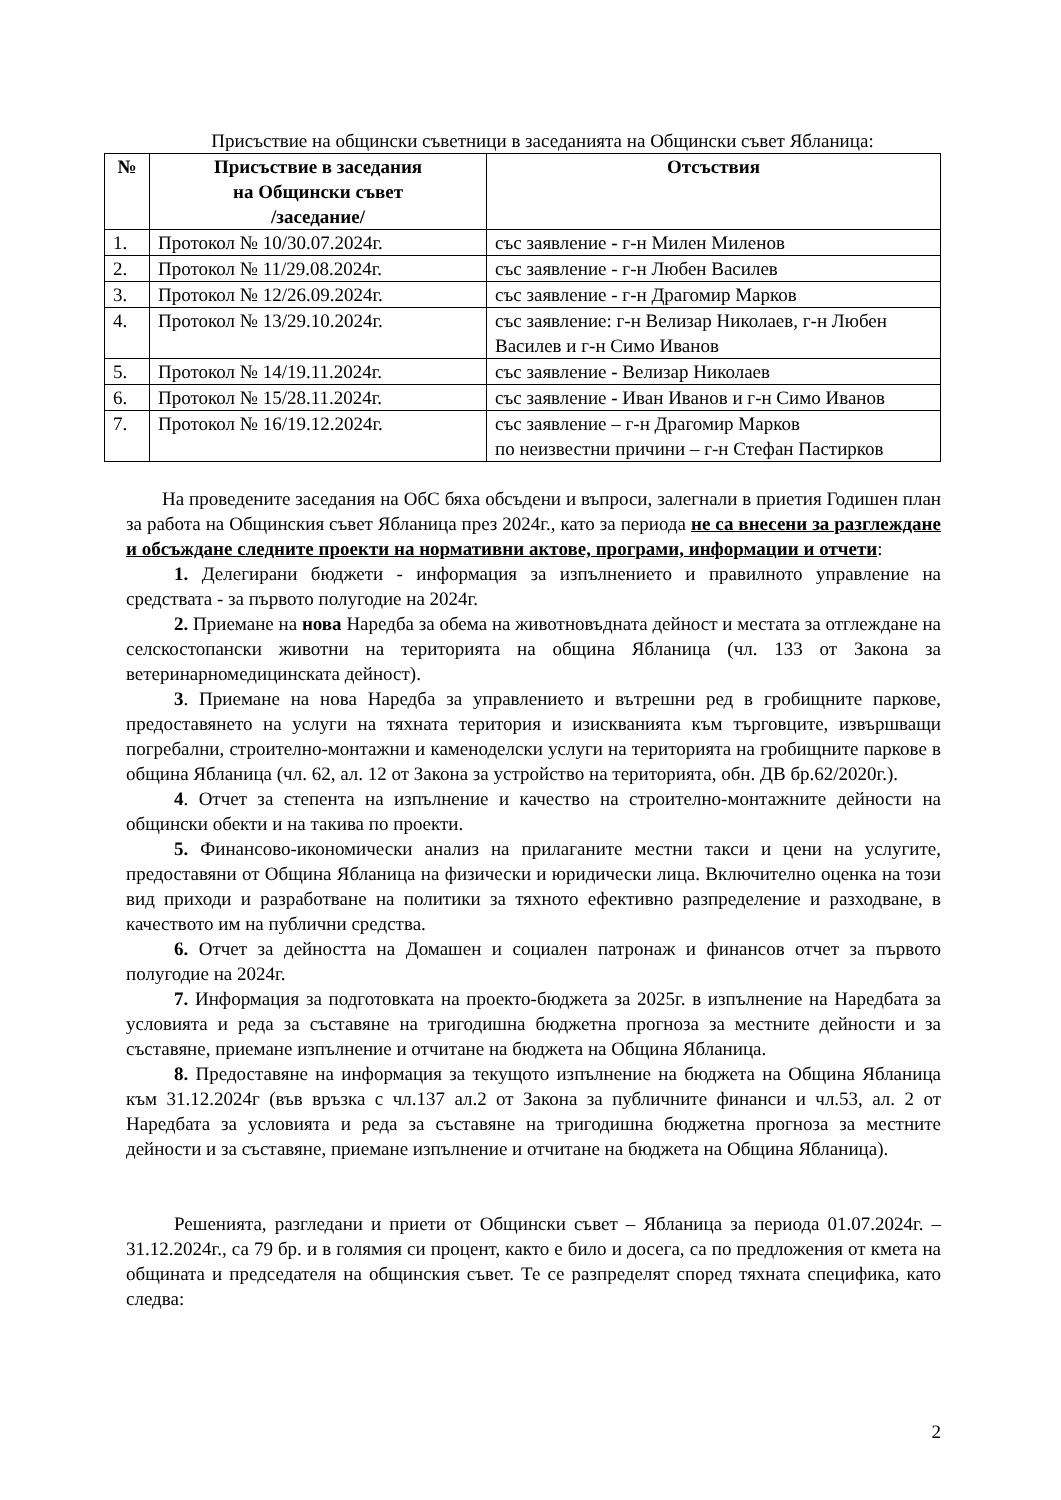Присъствие на общински съветници в заседанията на Общински съвет Ябланица:
| № | Присъствие в заседания на Общински съвет /заседание/ | Отсъствия |
| --- | --- | --- |
| 1. | Протокол № 10/30.07.2024г. | със заявление - г-н Милен Миленов |
| 2. | Протокол № 11/29.08.2024г. | със заявление - г-н Любен Василев |
| 3. | Протокол № 12/26.09.2024г. | със заявление - г-н Драгомир Марков |
| 4. | Протокол № 13/29.10.2024г. | със заявление: г-н Велизар Николаев, г-н Любен Василев и г-н Симо Иванов |
| 5. | Протокол № 14/19.11.2024г. | със заявление - Велизар Николаев |
| 6. | Протокол № 15/28.11.2024г. | със заявление - Иван Иванов и г-н Симо Иванов |
| 7. | Протокол № 16/19.12.2024г. | със заявление – г-н Драгомир Марков по неизвестни причини – г-н Стефан Пастирков |
На проведените заседания на ОбС бяха обсъдени и въпроси, залегнали в приетия Годишен план за работа на Общинския съвет Ябланица през 2024г., като за периода не са внесени за разглеждане и обсъждане следните проекти на нормативни актове, програми, информации и отчети:
1. Делегирани бюджети - информация за изпълнението и правилното управление на средствата - за първото полугодие на 2024г.
2. Приемане на нова Наредба за обема на животновъдната дейност и местата за отглеждане на селскостопански животни на територията на община Ябланица (чл. 133 от Закона за ветеринарномедицинската дейност).
3. Приемане на нова Наредба за управлението и вътрешни ред в гробищните паркове, предоставянето на услуги на тяхната територия и изискванията към търговците, извършващи погребални, строително-монтажни и каменоделски услуги на територията на гробищните паркове в община Ябланица (чл. 62, ал. 12 от Закона за устройство на територията, обн. ДВ бр.62/2020г.).
4. Отчет за степента на изпълнение и качество на строително-монтажните дейности на общински обекти и на такива по проекти.
5. Финансово-икономически анализ на прилаганите местни такси и цени на услугите, предоставяни от Община Ябланица на физически и юридически лица. Включително оценка на този вид приходи и разработване на политики за тяхното ефективно разпределение и разходване, в качеството им на публични средства.
6. Отчет за дейността на Домашен и социален патронаж и финансов отчет за първото полугодие на 2024г.
7. Информация за подготовката на проекто-бюджета за 2025г. в изпълнение на Наредбата за условията и реда за съставяне на тригодишна бюджетна прогноза за местните дейности и за съставяне, приемане изпълнение и отчитане на бюджета на Община Ябланица.
8. Предоставяне на информация за текущото изпълнение на бюджета на Община Ябланица към 31.12.2024г (във връзка с чл.137 ал.2 от Закона за публичните финанси и чл.53, ал. 2 от Наредбата за условията и реда за съставяне на тригодишна бюджетна прогноза за местните дейности и за съставяне, приемане изпълнение и отчитане на бюджета на Община Ябланица).
Решенията, разгледани и приети от Общински съвет – Ябланица за периода 01.07.2024г. – 31.12.2024г., са 79 бр. и в голямия си процент, както е било и досега, са по предложения от кмета на общината и председателя на общинския съвет. Те се разпределят според тяхната специфика, като следва:
2